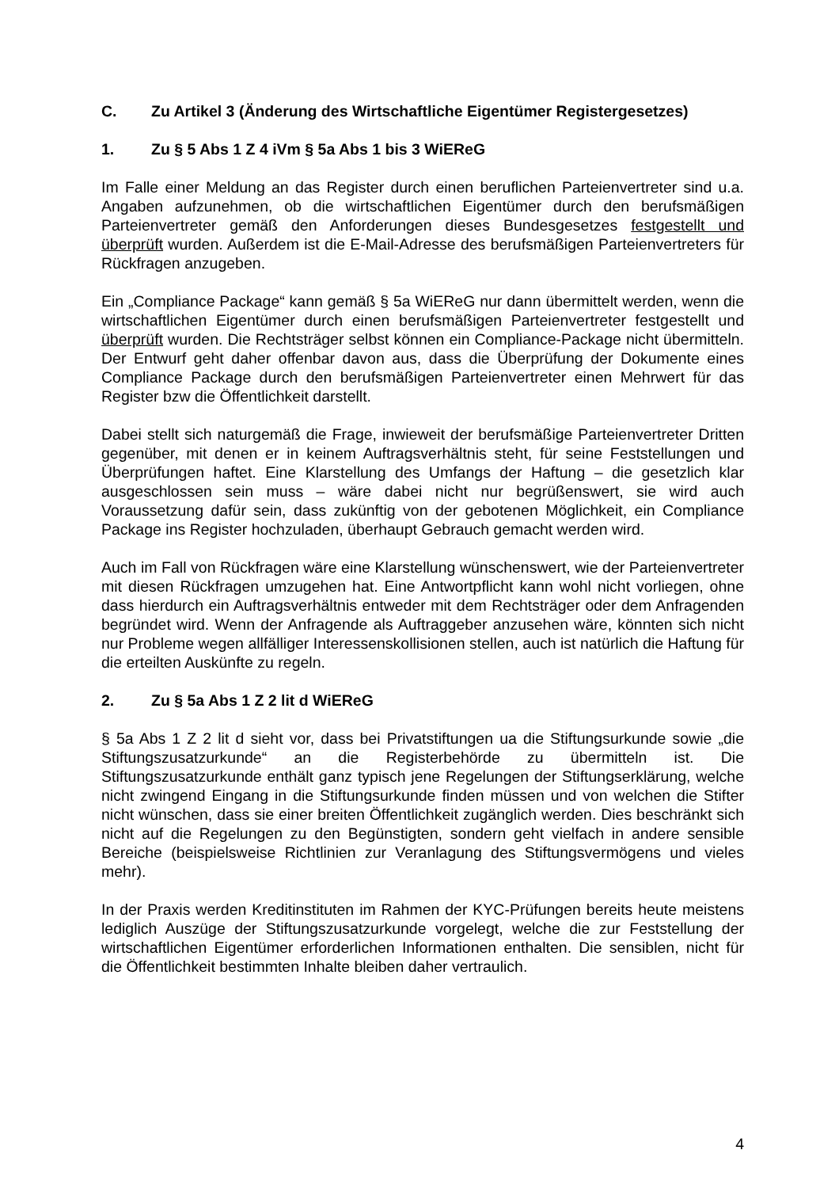C. Zu Artikel 3 (Änderung des Wirtschaftliche Eigentümer Registergesetzes)
1. Zu § 5 Abs 1 Z 4 iVm § 5a Abs 1 bis 3 WiEReG
Im Falle einer Meldung an das Register durch einen beruflichen Parteienvertreter sind u.a. Angaben aufzunehmen, ob die wirtschaftlichen Eigentümer durch den berufsmäßigen Parteienvertreter gemäß den Anforderungen dieses Bundesgesetzes festgestellt und überprüft wurden. Außerdem ist die E-Mail-Adresse des berufsmäßigen Parteienvertreters für Rückfragen anzugeben.
Ein „Compliance Package“ kann gemäß § 5a WiEReG nur dann übermittelt werden, wenn die wirtschaftlichen Eigentümer durch einen berufsmäßigen Parteienvertreter festgestellt und überprüft wurden. Die Rechtsträger selbst können ein Compliance-Package nicht übermitteln. Der Entwurf geht daher offenbar davon aus, dass die Überprüfung der Dokumente eines Compliance Package durch den berufsmäßigen Parteienvertreter einen Mehrwert für das Register bzw die Öffentlichkeit darstellt.
Dabei stellt sich naturgemäß die Frage, inwieweit der berufsmäßige Parteienvertreter Dritten gegenüber, mit denen er in keinem Auftragsverhältnis steht, für seine Feststellungen und Überprüfungen haftet. Eine Klarstellung des Umfangs der Haftung – die gesetzlich klar ausgeschlossen sein muss – wäre dabei nicht nur begrüßenswert, sie wird auch Voraussetzung dafür sein, dass zukünftig von der gebotenen Möglichkeit, ein Compliance Package ins Register hochzuladen, überhaupt Gebrauch gemacht werden wird.
Auch im Fall von Rückfragen wäre eine Klarstellung wünschenswert, wie der Parteienvertreter mit diesen Rückfragen umzugehen hat. Eine Antwortpflicht kann wohl nicht vorliegen, ohne dass hierdurch ein Auftragsverhältnis entweder mit dem Rechtsträger oder dem Anfragenden begründet wird. Wenn der Anfragende als Auftraggeber anzusehen wäre, könnten sich nicht nur Probleme wegen allfälliger Interessenskollisionen stellen, auch ist natürlich die Haftung für die erteilten Auskünfte zu regeln.
2. Zu § 5a Abs 1 Z 2 lit d WiEReG
§ 5a Abs 1 Z 2 lit d sieht vor, dass bei Privatstiftungen ua die Stiftungsurkunde sowie „die Stiftungszusatzurkunde“ an die Registerbehörde zu übermitteln ist. Die Stiftungszusatzurkunde enthält ganz typisch jene Regelungen der Stiftungserklärung, welche nicht zwingend Eingang in die Stiftungsurkunde finden müssen und von welchen die Stifter nicht wünschen, dass sie einer breiten Öffentlichkeit zugänglich werden. Dies beschränkt sich nicht auf die Regelungen zu den Begünstigten, sondern geht vielfach in andere sensible Bereiche (beispielsweise Richtlinien zur Veranlagung des Stiftungsvermögens und vieles mehr).
In der Praxis werden Kreditinstituten im Rahmen der KYC-Prüfungen bereits heute meistens lediglich Auszüge der Stiftungszusatzurkunde vorgelegt, welche die zur Feststellung der wirtschaftlichen Eigentümer erforderlichen Informationen enthalten. Die sensiblen, nicht für die Öffentlichkeit bestimmten Inhalte bleiben daher vertraulich.
4